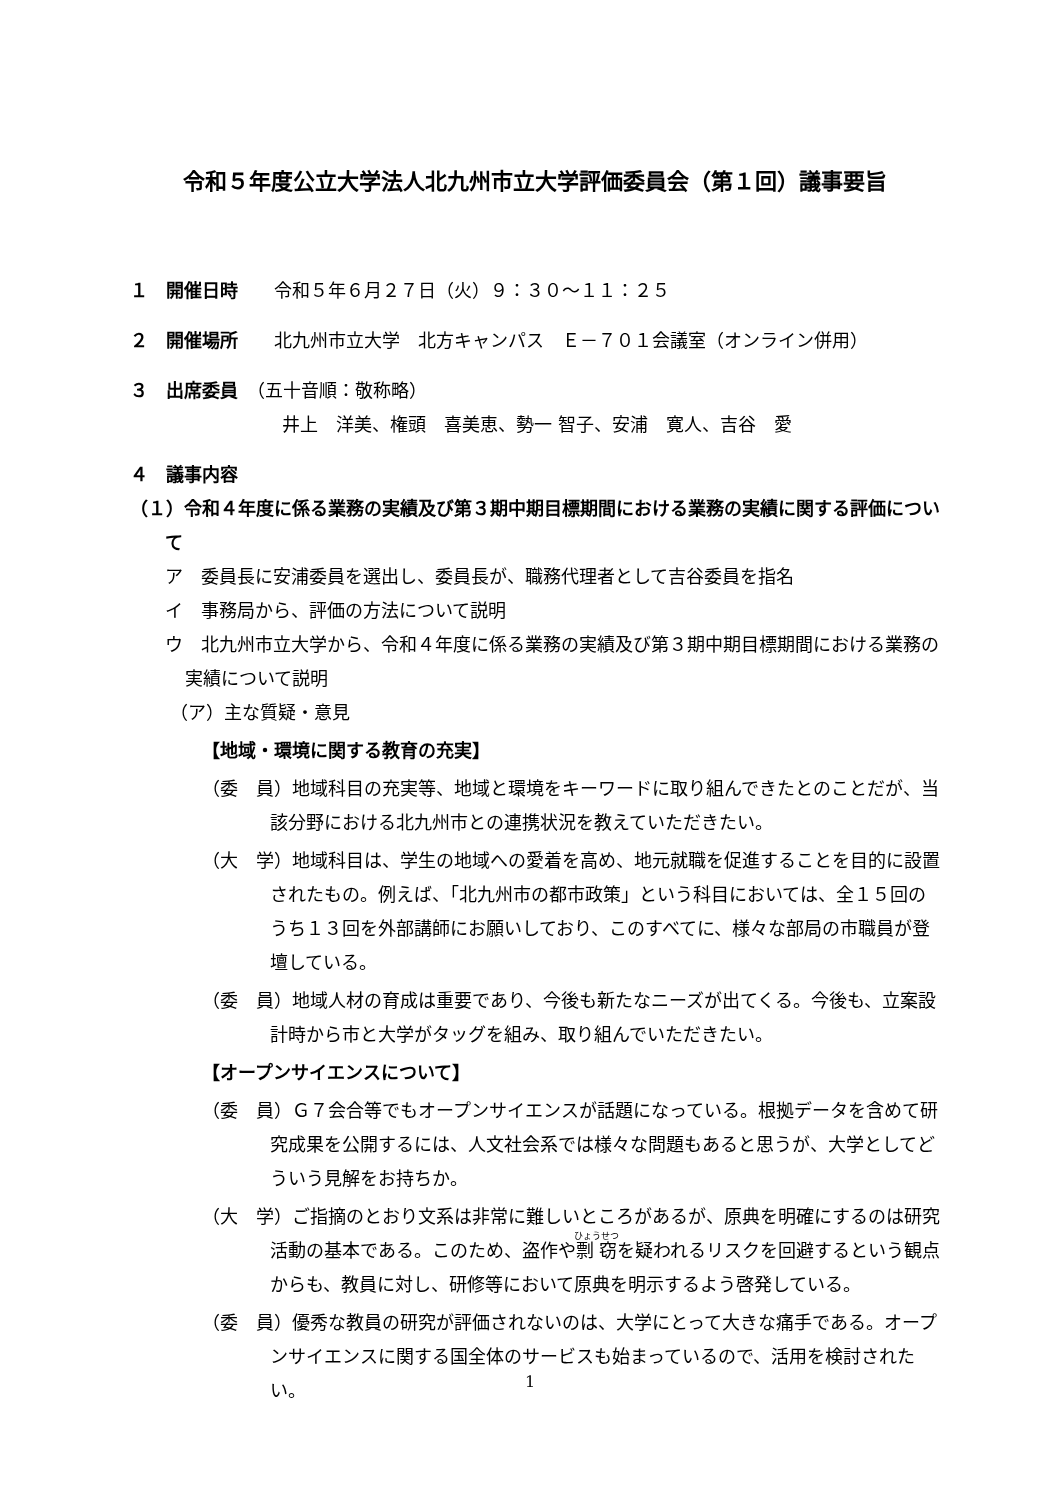令和５年度公立大学法人北九州市立大学評価委員会（第１回）議事要旨
１　開催日時　　令和５年６月２７日（火）９：３０～１１：２５
２　開催場所　　北九州市立大学　北方キャンパス　Ｅ－７０１会議室（オンライン併用）
３　出席委員　（五十音順：敬称略）
井上　洋美、権頭　喜美恵、勢一 智子、安浦　寛人、吉谷　愛
４　議事内容
（１）令和４年度に係る業務の実績及び第３期中期目標期間における業務の実績に関する評価について
ア　委員長に安浦委員を選出し、委員長が、職務代理者として吉谷委員を指名
イ　事務局から、評価の方法について説明
ウ　北九州市立大学から、令和４年度に係る業務の実績及び第３期中期目標期間における業務の実績について説明
（ア）主な質疑・意見
【地域・環境に関する教育の充実】
（委　員）地域科目の充実等、地域と環境をキーワードに取り組んできたとのことだが、当該分野における北九州市との連携状況を教えていただきたい。
（大　学）地域科目は、学生の地域への愛着を高め、地元就職を促進することを目的に設置されたもの。例えば、「北九州市の都市政策」という科目においては、全１５回のうち１３回を外部講師にお願いしており、このすべてに、様々な部局の市職員が登壇している。
（委　員）地域人材の育成は重要であり、今後も新たなニーズが出てくる。今後も、立案設計時から市と大学がタッグを組み、取り組んでいただきたい。
【オープンサイエンスについて】
（委　員）Ｇ７会合等でもオープンサイエンスが話題になっている。根拠データを含めて研究成果を公開するには、人文社会系では様々な問題もあると思うが、大学としてどういう見解をお持ちか。
（大　学）ご指摘のとおり文系は非常に難しいところがあるが、原典を明確にするのは研究活動の基本である。このため、盗作や剽窃を疑われるリスクを回避するという観点からも、教員に対し、研修等において原典を明示するよう啓発している。
（委　員）優秀な教員の研究が評価されないのは、大学にとって大きな痛手である。オープンサイエンスに関する国全体のサービスも始まっているので、活用を検討されたい。
1